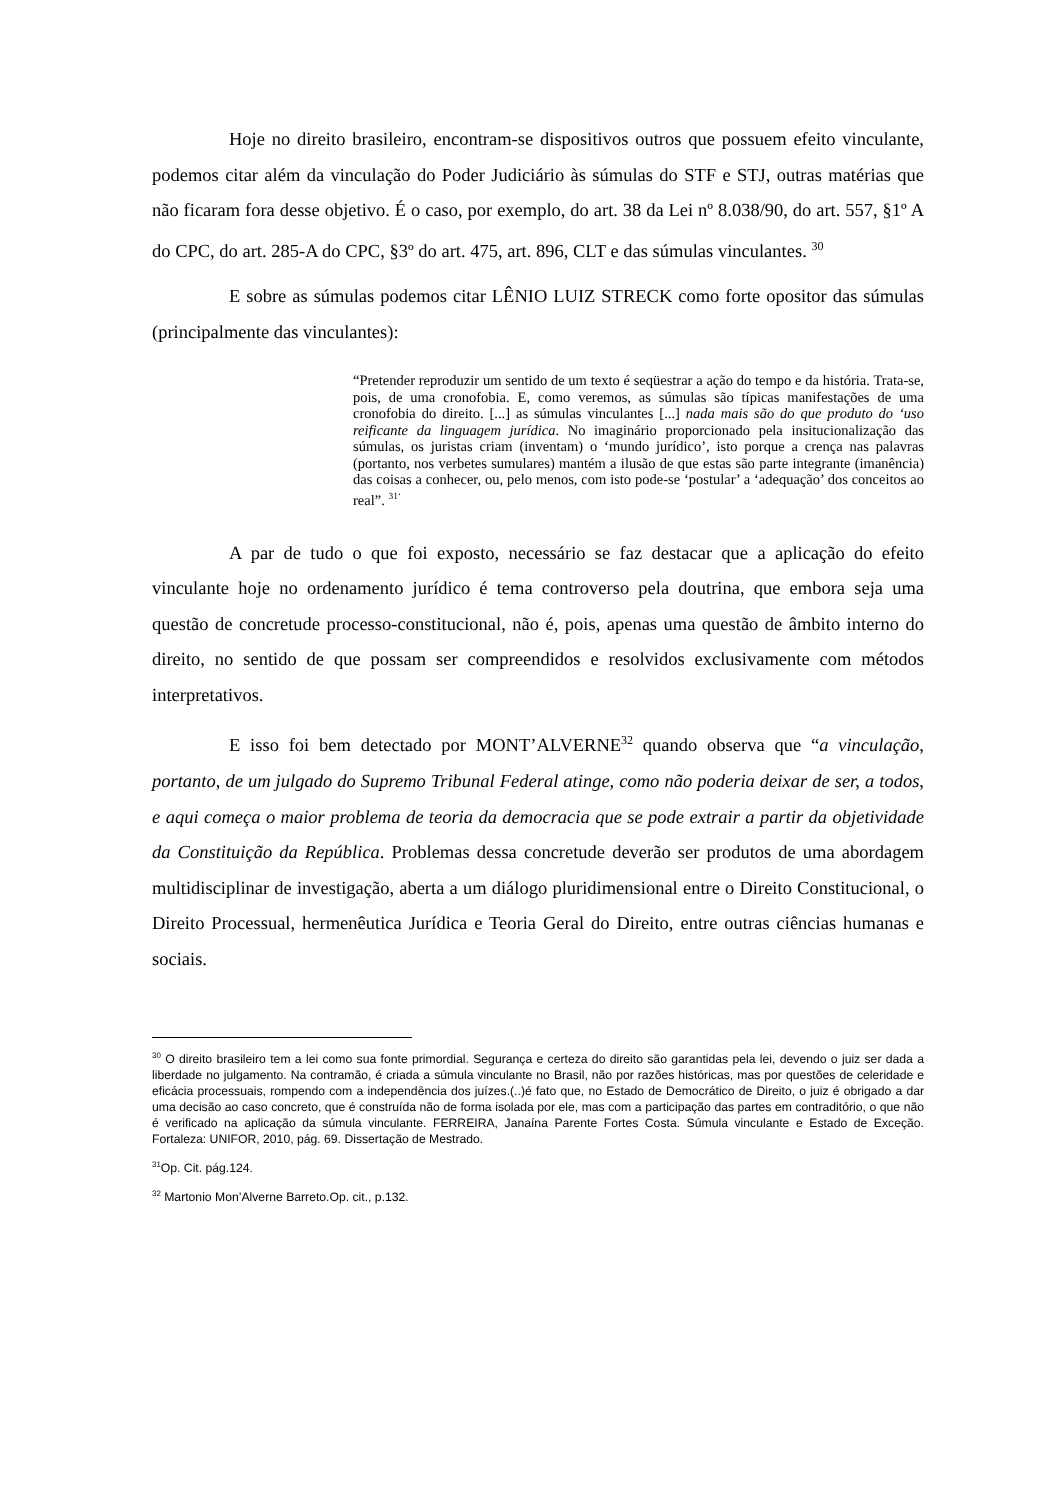Hoje no direito brasileiro, encontram-se dispositivos outros que possuem efeito vinculante, podemos citar além da vinculação do Poder Judiciário às súmulas do STF e STJ, outras matérias que não ficaram fora desse objetivo. É o caso, por exemplo, do art. 38 da Lei nº 8.038/90, do art. 557, §1º A do CPC, do art. 285-A do CPC, §3º do art. 475, art. 896, CLT e das súmulas vinculantes. <sup>30</sup>
E sobre as súmulas podemos citar LÊNIO LUIZ STRECK como forte opositor das súmulas (principalmente das vinculantes):
“Pretender reproduzir um sentido de um texto é seqüestrar a ação do tempo e da história. Trata-se, pois, de uma cronofobia. E, como veremos, as súmulas são típicas manifestações de uma cronofobia do direito. [...] as súmulas vinculantes [...] nada mais são do que produto do ‘uso reificante da linguagem jurídica. No imaginário proporcionado pela insitucionalização das súmulas, os juristas criam (inventam) o ‘mundo jurídico’, isto porque a crença nas palavras (portanto, nos verbetes sumulares) mantém a ilusão de que estas são parte integrante (imanência) das coisas a conhecer, ou, pelo menos, com isto pode-se ‘postular’ a ‘adequação’ dos conceitos ao real”. <sup>31‘</sup>
A par de tudo o que foi exposto, necessário se faz destacar que a aplicação do efeito vinculante hoje no ordenamento jurídico é tema controverso pela doutrina, que embora seja uma questão de concretude processo-constitucional, não é, pois, apenas uma questão de âmbito interno do direito, no sentido de que possam ser compreendidos e resolvidos exclusivamente com métodos interpretativos.
E isso foi bem detectado por MONT’ALVERNE<sup>32</sup> quando observa que “a vinculação, portanto, de um julgado do Supremo Tribunal Federal atinge, como não poderia deixar de ser, a todos, e aqui começa o maior problema de teoria da democracia que se pode extrair a partir da objetividade da Constituição da República. Problemas dessa concretude deverão ser produtos de uma abordagem multidisciplinar de investigação, aberta a um diálogo pluridimensional entre o Direito Constitucional, o Direito Processual, hermenêutica Jurídica e Teoria Geral do Direito, entre outras ciências humanas e sociais.
<sup>30</sup> O direito brasileiro tem a lei como sua fonte primordial. Segurança e certeza do direito são garantidas pela lei, devendo o juiz ser dada a liberdade no julgamento. Na contramão, é criada a súmula vinculante no Brasil, não por razões históricas, mas por questões de celeridade e eficácia processuais, rompendo com a independência dos juízes.(..)é fato que, no Estado de Democrático de Direito, o juiz é obrigado a dar uma decisão ao caso concreto, que é construída não de forma isolada por ele, mas com a participação das partes em contraditório, o que não é verificado na aplicação da súmula vinculante. FERREIRA, Janaína Parente Fortes Costa. Súmula vinculante e Estado de Exceção. Fortaleza: UNIFOR, 2010, pág. 69. Dissertação de Mestrado.
<sup>31</sup> Op. Cit. pág.124.
<sup>32</sup> Martonio Mon’Alverne Barreto.Op. cit., p.132.